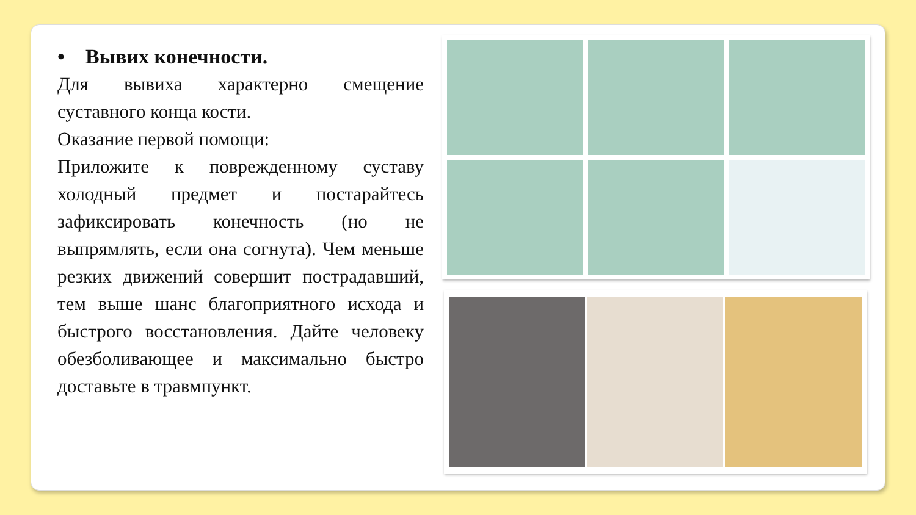• Вывих конечности.
Для вывиха характерно смещение суставного конца кости.
Оказание первой помощи:
Приложите к поврежденному суставу холодный предмет и постарайтесь зафиксировать конечность (но не выпрямлять, если она согнута). Чем меньше резких движений совершит пострадавший, тем выше шанс благоприятного исхода и быстрого восстановления. Дайте человеку обезболивающее и максимально быстро доставьте в травмпункт.